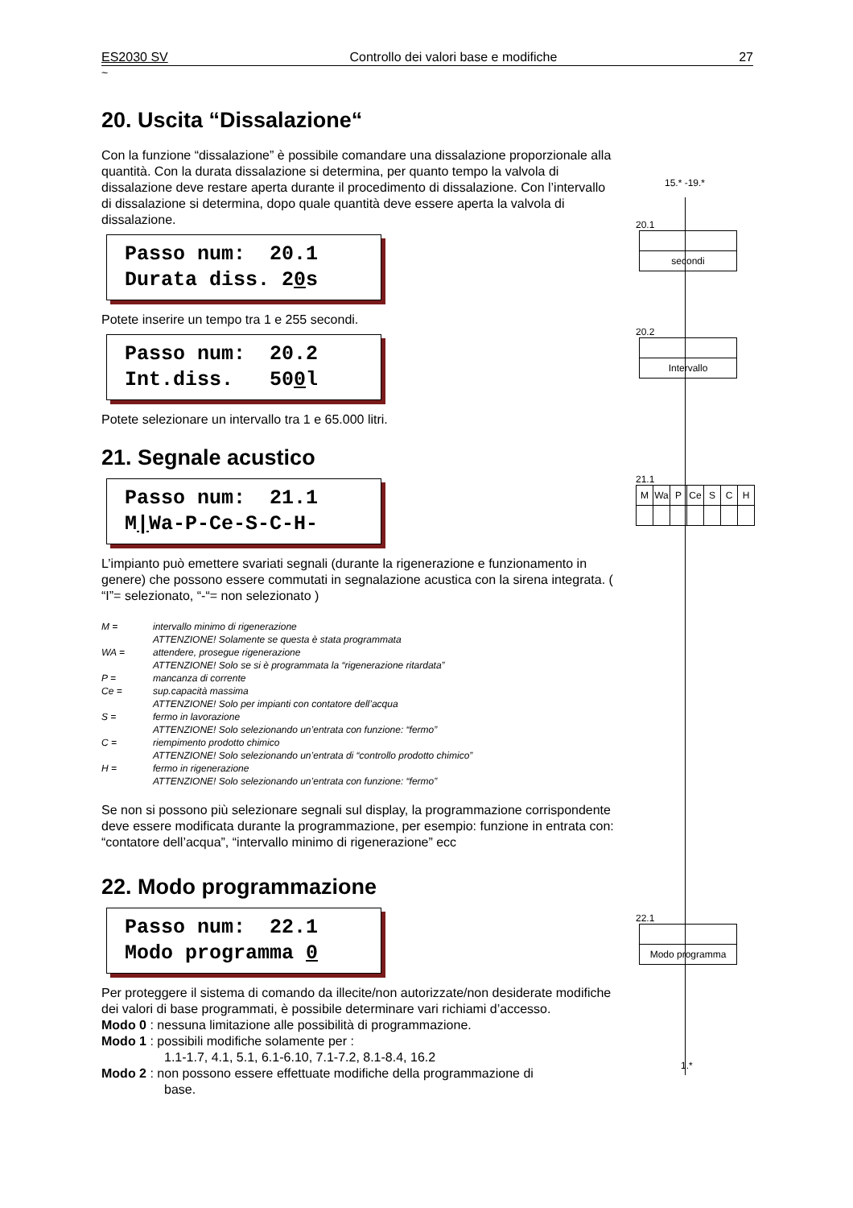ES2030 SV Controllo dei valori base e modifiche 27
~
20. Uscita “Dissalazione“
Con la funzione “dissalazione” è possibile comandare una dissalazione proporzionale alla quantità. Con la durata dissalazione si determina, per quanto tempo la valvola di dissalazione deve restare aperta durante il procedimento di dissalazione. Con l’intervallo di dissalazione si determina, dopo quale quantità deve essere aperta la valvola di dissalazione.
Passo num: 20.1 Durata diss. 20s
Potete inserire un tempo tra 1 e 255 secondi.
Passo num: 20.2 Int.diss. 500l
Potete selezionare un intervallo tra 1 e 65.000 litri.
21. Segnale acustico
Passo num: 21.1 M|Wa-P-Ce-S-C-H-
L’impianto può emettere svariati segnali (durante la rigenerazione e funzionamento in genere) che possono essere commutati in segnalazione acustica con la sirena integrata. ( “I”= selezionato, “-“= non selezionato )
M = intervallo minimo di rigenerazione
ATTENZIONE! Solamente se questa è stata programmata
WA = attendere, prosegue rigenerazione
ATTENZIONE! Solo se si è programmata la “rigenerazione ritardata”
P = mancanza di corrente
Ce = sup.capacità massima
ATTENZIONE! Solo per impianti con contatore dell’acqua
S = fermo in lavorazione
ATTENZIONE! Solo selezionando un’entrata con funzione: “fermo”
C = riempimento prodotto chimico
ATTENZIONE! Solo selezionando un’entrata di “controllo prodotto chimico”
H = fermo in rigenerazione
ATTENZIONE! Solo selezionando un’entrata con funzione: “fermo”
Se non si possono più selezionare segnali sul display, la programmazione corrispondente deve essere modificata durante la programmazione, per esempio: funzione in entrata con: “contatore dell’acqua”, “intervallo minimo di rigenerazione” ecc
22. Modo programmazione
Passo num: 22.1 Modo programma 0
Per proteggere il sistema di comando da illecite/non autorizzate/non desiderate modifiche dei valori di base programmati, è possibile determinare vari richiami d’accesso.
Modo 0 : nessuna limitazione alle possibilità di programmazione.
Modo 1 : possibili modifiche solamente per :
1.1-1.7, 4.1, 5.1, 6.1-6.10, 7.1-7.2, 8.1-8.4, 16.2
Modo 2 : non possono essere effettuate modifiche della programmazione di
base.
15.* -19.*
20.1
secondi
20.2
Intervallo
21.1
| M | Wa | P | Ce | S | C | H |
22.1
Modo programma
1.*